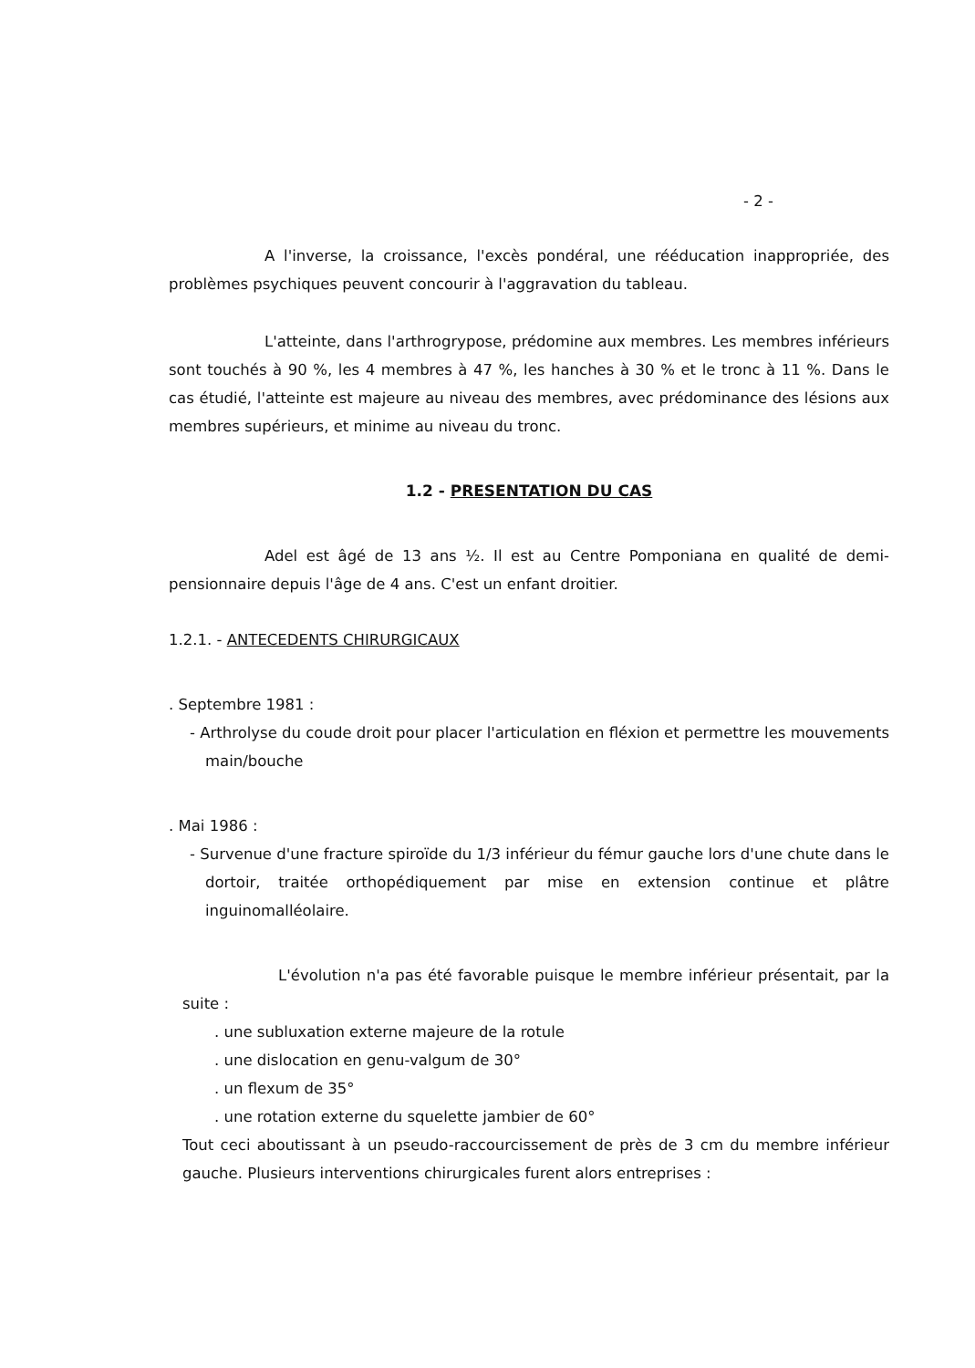- 2 -
A l'inverse, la croissance, l'excès pondéral, une rééducation inappropriée, des problèmes psychiques peuvent concourir à l'aggravation du tableau.
L'atteinte, dans l'arthrogrypose, prédomine aux membres. Les membres inférieurs sont touchés à 90 %, les 4 membres à 47 %, les hanches à 30 % et le tronc à 11 %. Dans le cas étudié, l'atteinte est majeure au niveau des membres, avec prédominance des lésions aux membres supérieurs, et minime au niveau du tronc.
1.2 - PRESENTATION DU CAS
Adel est âgé de 13 ans ½. Il est au Centre Pomponiana en qualité de demi-pensionnaire depuis l'âge de 4 ans. C'est un enfant droitier.
1.2.1. - ANTECEDENTS CHIRURGICAUX
. Septembre 1981 :
- Arthrolyse du coude droit pour placer l'articulation en fléxion et permettre les mouvements main/bouche
. Mai 1986 :
- Survenue d'une fracture spiroïde du 1/3 inférieur du fémur gauche lors d'une chute dans le dortoir, traitée orthopédiquement par mise en extension continue et plâtre inguinomalléolaire.
L'évolution n'a pas été favorable puisque le membre inférieur présentait, par la suite :
. une subluxation externe majeure de la rotule
. une dislocation en genu-valgum de 30°
. un flexum de 35°
. une rotation externe du squelette jambier de 60°
Tout ceci aboutissant à un pseudo-raccourcissement de près de 3 cm du membre inférieur gauche. Plusieurs interventions chirurgicales furent alors entreprises :